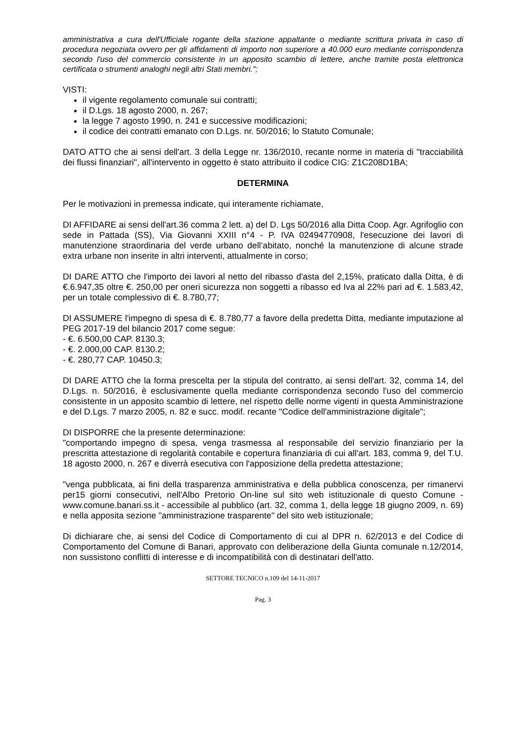amministrativa a cura dell'Ufficiale rogante della stazione appaltante o mediante scrittura privata in caso di procedura negoziata ovvero per gli affidamenti di importo non superiore a 40.000 euro mediante corrispondenza secondo l'uso del commercio consistente in un apposito scambio di lettere, anche tramite posta elettronica certificata o strumenti analoghi negli altri Stati membri.";
VISTI:
il vigente regolamento comunale sui contratti;
il D.Lgs. 18 agosto 2000, n. 267;
la legge 7 agosto 1990, n. 241 e successive modificazioni;
il codice dei contratti emanato con D.Lgs. nr. 50/2016; lo Statuto Comunale;
DATO ATTO che ai sensi dell'art. 3 della Legge nr. 136/2010, recante norme in materia di "tracciabilità dei flussi finanziari", all'intervento in oggetto è stato attribuito il codice CIG: Z1C208D1BA;
DETERMINA
Per le motivazioni in premessa indicate, qui interamente richiamate,
DI AFFIDARE ai sensi dell'art.36 comma 2 lett. a) del D. Lgs 50/2016 alla Ditta Coop. Agr. Agrifoglio con sede in Pattada (SS), Via Giovanni XXIII n°4 - P. IVA 02494770908, l'esecuzione dei lavori di manutenzione straordinaria del verde urbano dell’abitato, nonché la manutenzione di alcune strade extra urbane non inserite in altri interventi, attualmente in corso;
DI DARE ATTO che l'importo dei lavori al netto del ribasso d'asta del 2,15%, praticato dalla Ditta, è di €.6.947,35 oltre €. 250,00 per oneri sicurezza non soggetti a ribasso ed Iva al 22% pari ad €. 1.583,42, per un totale complessivo di €. 8.780,77;
DI ASSUMERE l'impegno di spesa di €. 8.780,77 a favore della predetta Ditta, mediante imputazione al PEG 2017-19 del bilancio 2017 come segue:
- €. 6.500,00 CAP. 8130.3;
- €. 2.000,00 CAP. 8130.2;
- €. 280,77 CAP. 10450.3;
DI DARE ATTO che la forma prescelta per la stipula del contratto, ai sensi dell'art. 32, comma 14, del D.Lgs. n. 50/2016, è esclusivamente quella mediante corrispondenza secondo l'uso del commercio consistente in un apposito scambio di lettere, nel rispetto delle norme vigenti in questa Amministrazione e del D.Lgs. 7 marzo 2005, n. 82 e succ. modif. recante "Codice dell'amministrazione digitale";
DI DISPORRE che la presente determinazione:
"comportando impegno di spesa, venga trasmessa al responsabile del servizio finanziario per la prescritta attestazione di regolarità contabile e copertura finanziaria di cui all'art. 183, comma 9, del T.U. 18 agosto 2000, n. 267 e diverrà esecutiva con l'apposizione della predetta attestazione;
"venga pubblicata, ai fini della trasparenza amministrativa e della pubblica conoscenza, per rimanervi per15 giorni consecutivi, nell'Albo Pretorio On-line sul sito web istituzionale di questo Comune - www.comune.banari.ss.it - accessibile al pubblico (art. 32, comma 1, della legge 18 giugno 2009, n. 69) e nella apposita sezione "amministrazione trasparente" del sito web istituzionale;
Di dichiarare che, ai sensi del Codice di Comportamento di cui al DPR n. 62/2013 e del Codice di Comportamento del Comune di Banari, approvato con deliberazione della Giunta comunale n.12/2014, non sussistono conflitti di interesse e di incompatibilità con di destinatari dell'atto.
SETTORE TECNICO n.109 del 14-11-2017
Pag. 3